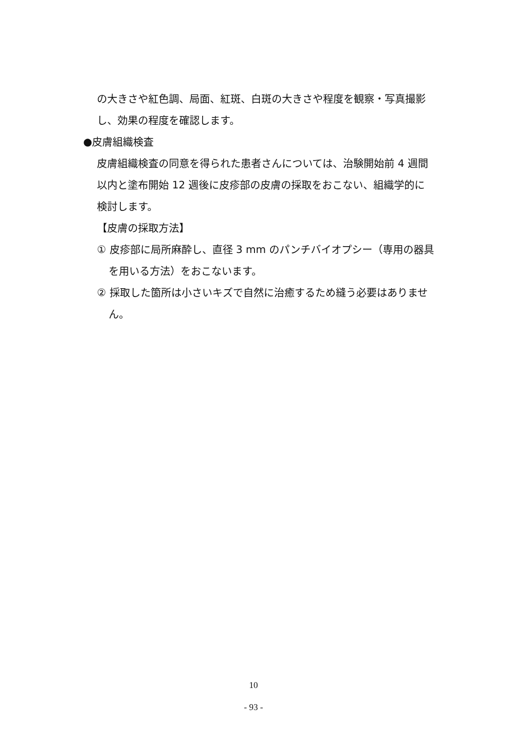の大きさや紅色調、局面、紅斑、白斑の大きさや程度を観察・写真撮影し、効果の程度を確認します。
●皮膚組織検査
皮膚組織検査の同意を得られた患者さんについては、治験開始前 4 週間以内と塗布開始 12 週後に皮疹部の皮膚の採取をおこない、組織学的に検討します。
【皮膚の採取方法】
① 皮疹部に局所麻酔し、直径 3 mm のパンチバイオプシー（専用の器具
を用いる方法）をおこないます。
② 採取した箇所は小さいキズで自然に治癒するため縫う必要はありませ
ん。
10
- 93 -